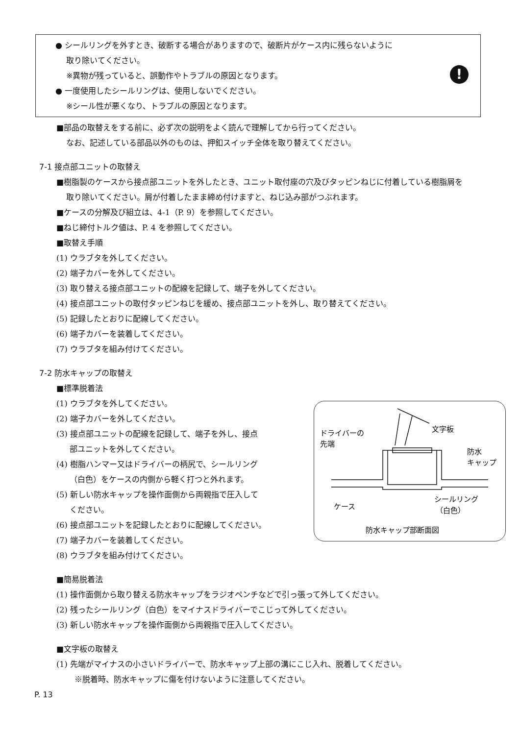● シールリングを外すとき、破断する場合がありますので、破断片がケース内に残らないように
取り除いてください。
※異物が残っていると、誤動作やトラブルの原因となります。
● 一度使用したシールリングは、使用しないでください。
※シール性が悪くなり、トラブルの原因となります。
!
■部品の取替えをする前に、必ず次の説明をよく読んで理解してから行ってください。
なお、記述している部品以外のものは、押釦スイッチ全体を取り替えてください。
7-1 接点部ユニットの取替え
■樹脂製のケースから接点部ユニットを外したとき、ユニット取付座の穴及びタッピンねじに付着している樹脂屑を
取り除いてください。屑が付着したまま締め付けますと、ねじ込み部がつぶれます。
■ケースの分解及び組立は、4-1（P. 9）を参照してください。
■ねじ締付トルク値は、P. 4 を参照してください。
■取替え手順
(1) ウラブタを外してください。
(2) 端子カバーを外してください。
(3) 取り替える接点部ユニットの配線を記録して、端子を外してください。
(4) 接点部ユニットの取付タッピンねじを緩め、接点部ユニットを外し、取り替えてください。
(5) 記録したとおりに配線してください。
(6) 端子カバーを装着してください。
(7) ウラブタを組み付けてください。
7-2 防水キャップの取替え
■標準脱着法
(1) ウラブタを外してください。
(2) 端子カバーを外してください。
(3) 接点部ユニットの配線を記録して、端子を外し、接点
部ユニットを外してください。
(4) 樹脂ハンマー又はドライバーの柄尻で、シールリング
（白色）をケースの内側から軽く打つと外れます。
(5) 新しい防水キャップを操作面側から両親指で圧入して
ください。
(6) 接点部ユニットを記録したとおりに配線してください。
(7) 端子カバーを装着してください。
(8) ウラブタを組み付けてください。
ドライバーの
先端
文字板
防水
キャップ
ケース
シールリング
（白色）
防水キャップ部断面図
■簡易脱着法
(1) 操作面側から取り替える防水キャップをラジオペンチなどで引っ張って外してください。
(2) 残ったシールリング（白色）をマイナスドライバーでこじって外してください。
(3) 新しい防水キャップを操作面側から両親指で圧入してください。
■文字板の取替え
(1) 先端がマイナスの小さいドライバーで、防水キャップ上部の溝にこじ入れ、脱着してください。
※脱着時、防水キャップに傷を付けないように注意してください。
P. 13